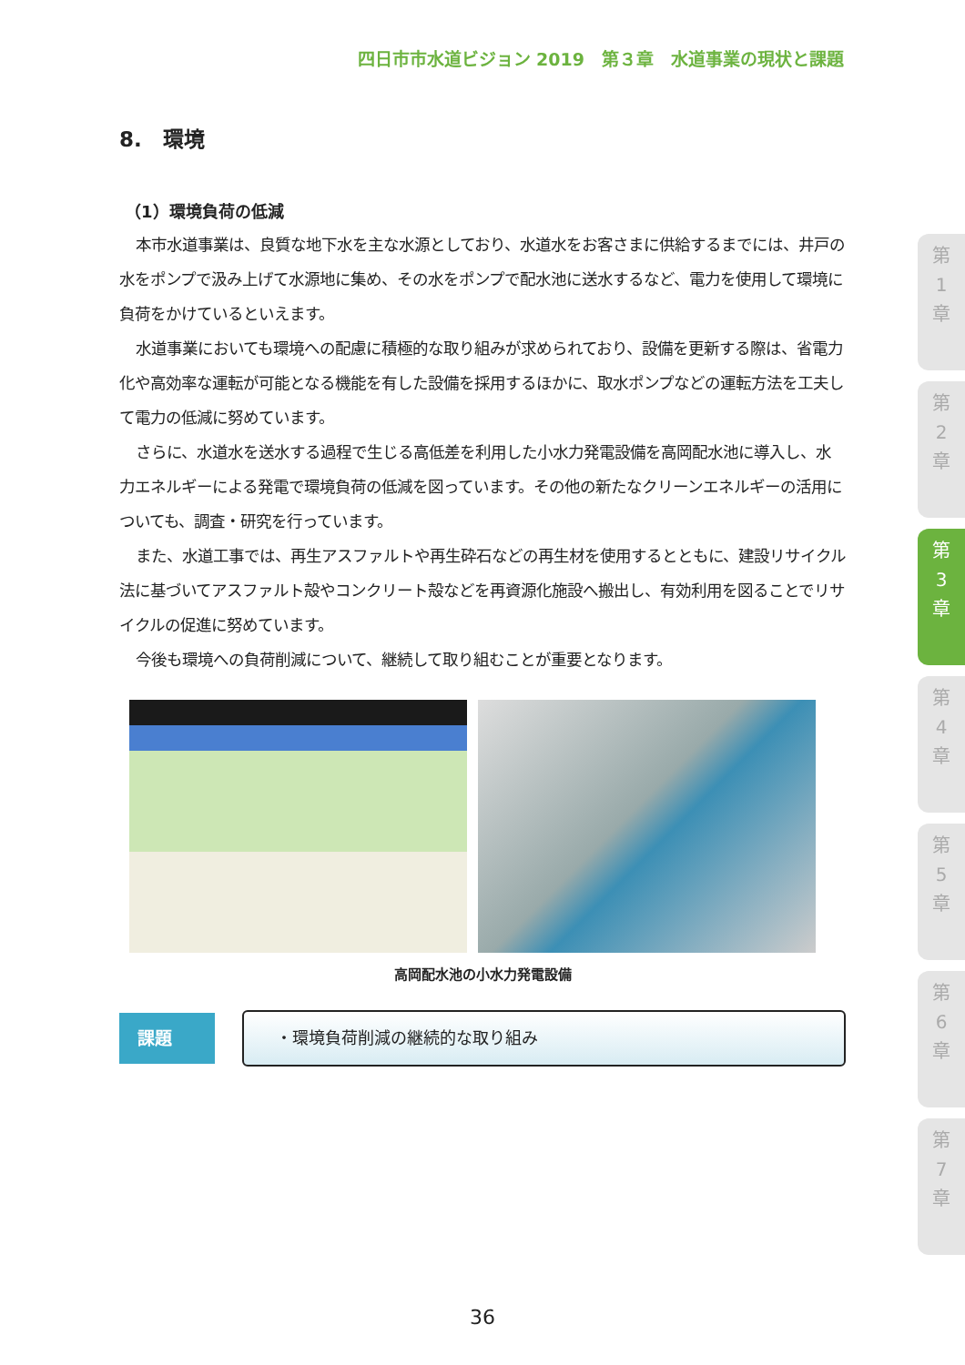四日市市水道ビジョン 2019　第３章　水道事業の現状と課題
8.　環境
（1）環境負荷の低減
本市水道事業は、良質な地下水を主な水源としており、水道水をお客さまに供給するまでには、井戸の水をポンプで汲み上げて水源地に集め、その水をポンプで配水池に送水するなど、電力を使用して環境に負荷をかけているといえます。
水道事業においても環境への配慮に積極的な取り組みが求められており、設備を更新する際は、省電力化や高効率な運転が可能となる機能を有した設備を採用するほかに、取水ポンプなどの運転方法を工夫して電力の低減に努めています。
さらに、水道水を送水する過程で生じる高低差を利用した小水力発電設備を高岡配水池に導入し、水力エネルギーによる発電で環境負荷の低減を図っています。その他の新たなクリーンエネルギーの活用についても、調査・研究を行っています。
また、水道工事では、再生アスファルトや再生砕石などの再生材を使用するとともに、建設リサイクル法に基づいてアスファルト殻やコンクリート殻などを再資源化施設へ搬出し、有効利用を図ることでリサイクルの促進に努めています。
今後も環境への負荷削減について、継続して取り組むことが重要となります。
高岡配水池の小水力発電設備
課題
・環境負荷削減の継続的な取り組み
第
1
章
第
2
章
第
3
章
第
4
章
第
5
章
第
6
章
第
7
章
36